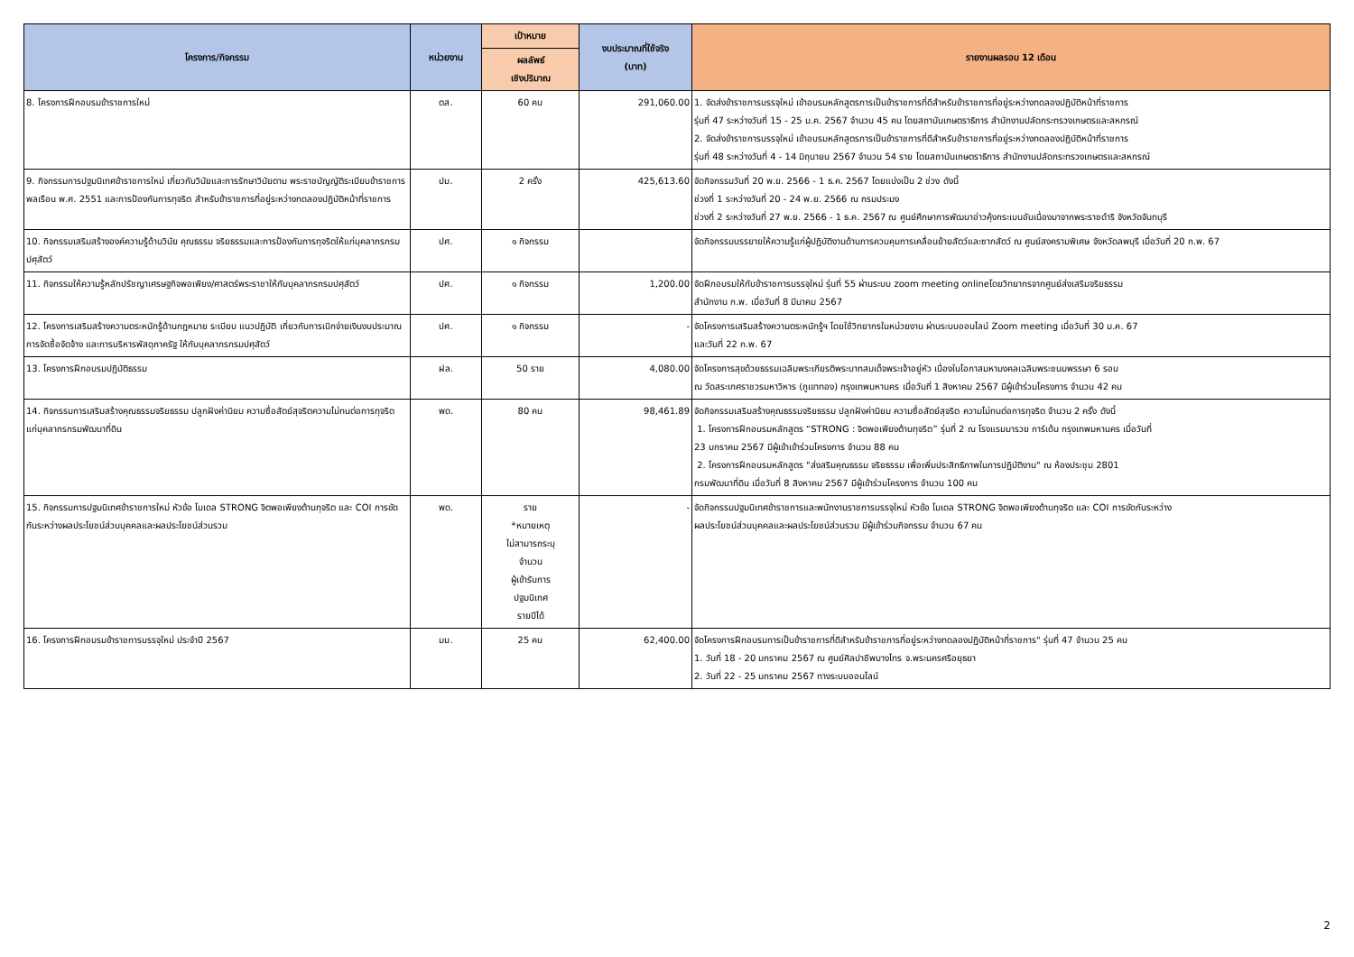| โครงการ/กิจกรรม | หน่วยงาน | เป้าหมาย | งบประมาณที่ใช้จริง (บาท) | รายงานผลรอบ 12 เดือน |
| --- | --- | --- | --- | --- |
| | | ผลลัพธ์ เชิงปริมาณ | | |
| 8. โครงการฝึกอบรมข้าราชการใหม่ | ตส. | 60 คน | 291,060.00 | 1. จัดส่งข้าราชการบรรจุใหม่ เข้าอบรมหลักสูตรการเป็นข้าราชการที่ดีสำหรับข้าราชการที่อยู่ระหว่างทดลองปฏิบัติหน้าที่ราชการ รุ่นที่ 47 ระหว่างวันที่ 15 - 25 ม.ค. 2567 จำนวน 45 คน โดยสถาบันเกษตราธิการ สำนักงานปลัดกระทรวงเกษตรและสหกรณ์ 2. จัดส่งข้าราชการบรรจุใหม่ เข้าอบรมหลักสูตรการเป็นข้าราชการที่ดีสำหรับข้าราชการที่อยู่ระหว่างทดลองปฏิบัติหน้าที่ราชการ รุ่นที่ 48 ระหว่างวันที่ 4 - 14 มิถุนายน 2567 จำนวน 54 ราย โดยสถาบันเกษตราธิการ สำนักงานปลัดกระทรวงเกษตรและสหกรณ์ |
| 9. กิจกรรมการปฐมนิเทศข้าราชการใหม่ เกี่ยวกับวินัยและการรักษาวินัยตาม พระราชบัญญัติระเบียบข้าราชการพลเรือน พ.ศ. 2551 และการป้องกันการทุจริต สำหรับข้าราชการที่อยู่ระหว่างทดลองปฏิบัติหน้าที่ราชการ | ปม. | 2 ครั้ง | 425,613.60 | จัดกิจกรรมวันที่ 20 พ.ย. 2566 - 1 ธ.ค. 2567 โดยแบ่งเป็น 2 ช่วง ดังนี้ ช่วงที่ 1 ระหว่างวันที่ 20 - 24 พ.ย. 2566 ณ กรมประมง ช่วงที่ 2 ระหว่างวันที่ 27 พ.ย. 2566 - 1 ธ.ค. 2567 ณ ศูนย์ศึกษาการพัฒนาอ่าวคุ้งกระเบนอันเนื่องมาจากพระราชดำริ จังหวัดจันทบุรี |
| 10. กิจกรรมเสริมสร้างองค์ความรู้ด้านวินัย คุณธรรม จริยธรรมและการป้องกันการทุจริตให้แก่บุคลากรกรมปศุสัตว์ | ปศ. | ๑ กิจกรรม | | จัดกิจกรรมบรรยายให้ความรู้แก่ผู้ปฏิบัติงานด้านการควบคุมการเคลื่อนย้ายสัตว์และซากสัตว์ ณ ศูนย์สงครามพิเศษ จังหวัดลพบุรี เมื่อวันที่ 20 ก.พ. 67 |
| 11. กิจกรรมให้ความรู้หลักปรัชญาเศรษฐกิจพอเพียง/ศาสตร์พระราชาให้กับบุคลากรกรมปศุสัตว์ | ปศ. | ๑ กิจกรรม | 1,200.00 | จัดฝึกอบรมให้กับข้าราชการบรรจุใหม่ รุ่นที่ 55 ผ่านระบบ zoom meeting onlineโดยวิทยากรจากศูนย์ส่งเสริมจริยธรรม สำนักงาน ก.พ. เมื่อวันที่ 8 มีนาคม 2567 |
| 12. โครงการเสริมสร้างความตระหนักรู้ด้านกฎหมาย ระเบียบ แนวปฏิบัติ เกี่ยวกับการเบิกจ่ายเงินงบประมาณ การจัดซื้อจัดจ้าง และการบริหารพัสดุภาครัฐ ให้กับบุคลากรกรมปศุสัตว์ | ปศ. | ๑ กิจกรรม | - | จัดโครงการเสริมสร้างความตระหนักรู้ฯ โดยใช้วิทยากรในหน่วยงาน ผ่านระบบออนไลน์ Zoom meeting เมื่อวันที่ 30 ม.ค. 67 และวันที่ 22 ก.พ. 67 |
| 13. โครงการฝึกอบรมปฏิบัติธรรม | ฝล. | 50 ราย | 4,080.00 | จัดโครงการสุขด้วยธรรมเฉลิมพระเกียรติพระบาทสมเด็จพระเจ้าอยู่หัว เนื่องในโอกาสมหามงคลเฉลิมพระชนมพรรษา 6 รอบ ณ วัดสระเกศราชวรมหาวิหาร (ภูเขาทอง) กรุงเทพมหานคร เมื่อวันที่ 1 สิงหาคม 2567 มีผู้เข้าร่วมโครงการ จำนวน 42 คน |
| 14. กิจกรรมการเสริมสร้างคุณธรรมจริยธรรม ปลูกฝังค่านิยม ความซื่อสัตย์สุจริตความไม่ทนต่อการทุจริต แก่บุคลากรกรมพัฒนาที่ดิน | พด. | 80 คน | 98,461.89 | จัดกิจกรรมเสริมสร้างคุณธรรมจริยธรรม ปลูกฝังค่านิยม ความซื่อสัตย์สุจริต ความไม่ทนต่อการทุจริต จำนวน 2 ครั้ง ดังนี้ 1. โครงการฝึกอบรมหลักสูตร “STRONG : จิตพอเพียงต้านทุจริต” รุ่นที่ 2 ณ โรงแรมมารวย การ์เด้น กรุงเทพมหานคร เมื่อวันที่ 23 มกราคม 2567 มีผู้เข้าเข้าร่วมโครงการ จำนวน 88 คน 2. โครงการฝึกอบรมหลักสูตร "ส่งสริมคุณธรรม จริยธรรม เพื่อเพิ่มประสิทธิภาพในการปฏิบัติงาน" ณ ห้องประชุม 2801 กรมพัฒนาที่ดิน เมื่อวันที่ 8 สิงหาคม 2567 มีผู้เข้าร่วมโครงการ จำนวน 100 คน |
| 15. กิจกรรมการปฐมนิเทศข้าราชการใหม่ หัวข้อ โมเดล STRONG จิตพอเพียงต้านทุจริต และ COI การขัดกันระหว่างผลประโยชน์ส่วนบุคคลและผลประโยชน์ส่วนรวม | พด. | ราย *หมายเหตุ ไม่สามารถระบุ จำนวน ผู้เข้ารับการ ปฐมนิเทศ รายปีได้ | - | จัดกิจกรรมปฐมนิเทศข้าราชการและพนักงานราชการบรรจุใหม่ หัวข้อ โมเดล STRONG จิตพอเพียงต้านทุจริต และ COI การขัดกันระหว่าง ผลประโยชน์ส่วนบุคคลและผลประโยชน์ส่วนรวม มีผู้เข้าร่วมกิจกรรม จำนวน 67 คน |
| 16. โครงการฝึกอบรมข้าราชการบรรจุใหม่ ประจำปี 2567 | มม. | 25 คน | 62,400.00 | จัดโครงการฝึกอบรมการเป็นข้าราชการที่ดีสำหรับข้าราชการที่อยู่ระหว่างทดลองปฏิบัติหน้าที่ราชการ" รุ่นที่ 47 จำนวน 25 คน 1. วันที่ 18 - 20 มกราคม 2567 ณ ศูนย์ศิลปาชีพบางไทร จ.พระนครศรีอยุธยา 2. วันที่ 22 - 25 มกราคม 2567 ทางระบบออนไลน์ |
2